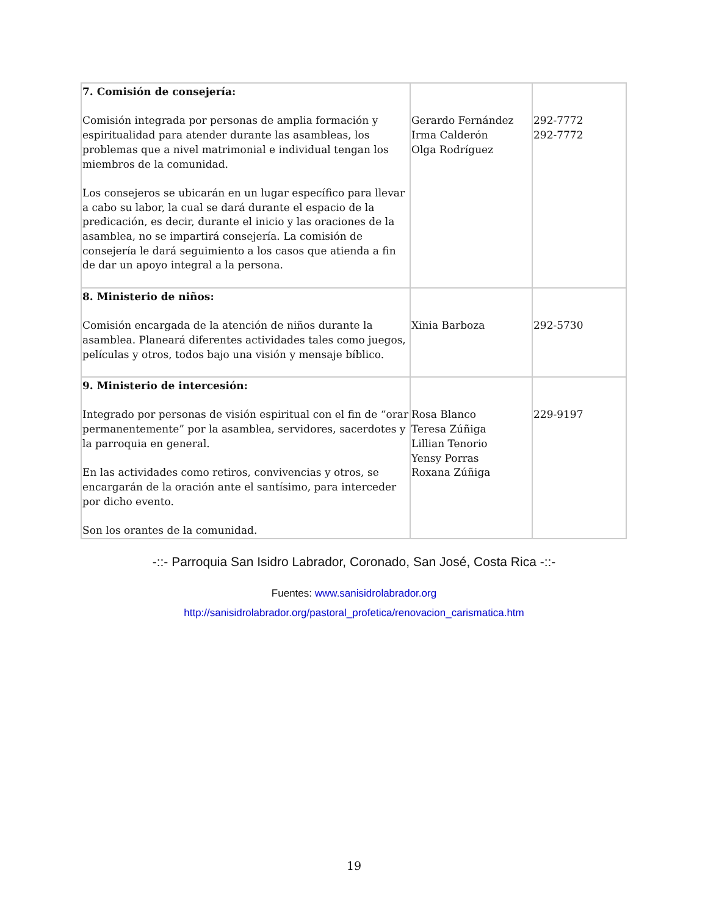| 7. Comisión de consejería: Comisión integrada por personas de amplia formación y espiritualidad para atender durante las asambleas, los problemas que a nivel matrimonial e individual tengan los miembros de la comunidad. Los consejeros se ubicarán en un lugar específico para llevar a cabo su labor, la cual se dará durante el espacio de la predicación, es decir, durante el inicio y las oraciones de la asamblea, no se impartirá consejería. La comisión de consejería le dará seguimiento a los casos que atienda a fin de dar un apoyo integral a la persona. | Gerardo Fernández Irma Calderón Olga Rodríguez | 292-7772 292-7772 |
| 8. Ministerio de niños: Comisión encargada de la atención de niños durante la asamblea. Planeará diferentes actividades tales como juegos, películas y otros, todos bajo una visión y mensaje bíblico. | Xinia Barboza | 292-5730 |
| 9. Ministerio de intercesión: Integrado por personas de visión espiritual con el fin de “orar permanentemente” por la asamblea, servidores, sacerdotes y la parroquia en general. En las actividades como retiros, convivencias y otros, se encargarán de la oración ante el santísimo, para interceder por dicho evento. Son los orantes de la comunidad. | Rosa Blanco Teresa Zúñiga Lillian Tenorio Yensy Porras Roxana Zúñiga | 229-9197 |
-::- Parroquia San Isidro Labrador, Coronado, San José, Costa Rica -::-
Fuentes: www.sanisidrolabrador.org
http://sanisidrolabrador.org/pastoral_profetica/renovacion_carismatica.htm
19